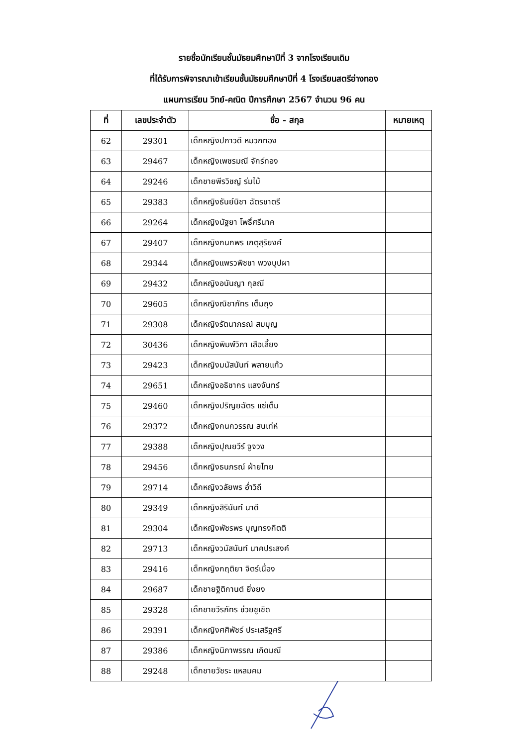รายชื่อนักเรียนชั้นมัธยมศึกษาปีที่ 3 จากโรงเรียนเดิม
ที่ได้รับการพิจารณาเข้าเรียนชั้นมัธยมศึกษาปีที่ 4 โรงเรียนสตรีอ่างทอง
แผนการเรียน วิทย์-คณิต ปีการศึกษา 2567 จำนวน 96 คน
| ที่ | เลขประจำตัว | ชื่อ - สกุล | หมายเหตุ |
| --- | --- | --- | --- |
| 62 | 29301 | เด็กหญิงปภาวดี หมวกทอง | |
| 63 | 29467 | เด็กหญิงเพชรมณี จักร์ทอง | |
| 64 | 29246 | เด็กชายพีรวิชญ์ ร่มไม้ | |
| 65 | 29383 | เด็กหญิงธันย์นิชา ฉัตรชาตรี | |
| 66 | 29264 | เด็กหญิงนัฐยา โพธิ์ศรีนาค | |
| 67 | 29407 | เด็กหญิงกนกพร เกตุสุริยงค์ | |
| 68 | 29344 | เด็กหญิงแพรวพิชชา พวงบุปผา | |
| 69 | 29432 | เด็กหญิงอนันญา กุลณี | |
| 70 | 29605 | เด็กหญิงณิชาภัทร เต็มถุง | |
| 71 | 29308 | เด็กหญิงรัตนาภรณ์ สมบุญ | |
| 72 | 30436 | เด็กหญิงพิมพ์วิภา เสือเลี้ยง | |
| 73 | 29423 | เด็กหญิงมนัสนันท์ พลายแก้ว | |
| 74 | 29651 | เด็กหญิงอธิชากร แสงจันทร์ | |
| 75 | 29460 | เด็กหญิงปริญยฉัตร แซ่เต็ม | |
| 76 | 29372 | เด็กหญิงกนกวรรณ สนเท่ห์ | |
| 77 | 29388 | เด็กหญิงปุณยวีร์ จูจวง | |
| 78 | 29456 | เด็กหญิงธนภรณ์ ฝ่ายไทย | |
| 79 | 29714 | เด็กหญิงวลัยพร อ่ำวิถี | |
| 80 | 29349 | เด็กหญิงสิรินันท์ นาดี | |
| 81 | 29304 | เด็กหญิงพัชรพร บุญทรงกิตติ | |
| 82 | 29713 | เด็กหญิงวนัสนันท์ นาคประสงค์ | |
| 83 | 29416 | เด็กหญิงกฤติยา จิตร์เนื่อง | |
| 84 | 29687 | เด็กชายฐิติกานต์ ยิ่งยง | |
| 85 | 29328 | เด็กชายวีรภัทร ช่วยชูเชิด | |
| 86 | 29391 | เด็กหญิงศศิพัชร์ ประเสริฐศรี | |
| 87 | 29386 | เด็กหญิงนิภาพรรณ เกิดมณี | |
| 88 | 29248 | เด็กชายวัชระ แหลมคม | |